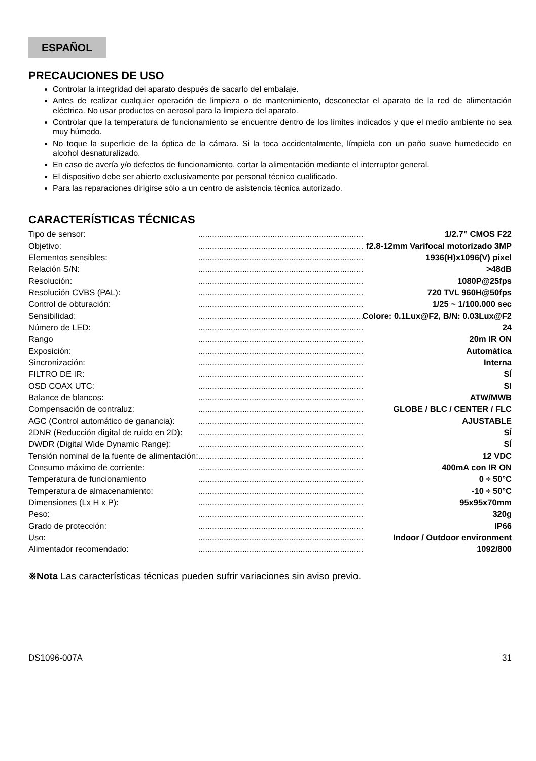ESPAÑOL
PRECAUCIONES DE USO
Controlar la integridad del aparato después de sacarlo del embalaje.
Antes de realizar cualquier operación de limpieza o de mantenimiento, desconectar el aparato de la red de alimentación eléctrica. No usar productos en aerosol para la limpieza del aparato.
Controlar que la temperatura de funcionamiento se encuentre dentro de los límites indicados y que el medio ambiente no sea muy húmedo.
No toque la superficie de la óptica de la cámara. Si la toca accidentalmente, límpiela con un paño suave humedecido en alcohol desnaturalizado.
En caso de avería y/o defectos de funcionamiento, cortar la alimentación mediante el interruptor general.
El dispositivo debe ser abierto exclusivamente por personal técnico cualificado.
Para las reparaciones dirigirse sólo a un centro de asistencia técnica autorizado.
CARACTERÍSTICAS TÉCNICAS
| Tipo de sensor: | | 1/2.7” CMOS F22 |
| Objetivo: | | f2.8-12mm Varifocal motorizado 3MP |
| Elementos sensibles: | | 1936(H)x1096(V) pixel |
| Relación S/N: | | >48dB |
| Resolución: | | 1080P@25fps |
| Resolución CVBS (PAL): | | 720 TVL 960H@50fps |
| Control de obturación: | | 1/25 ~ 1/100.000 sec |
| Sensibilidad: | | Colore: 0.1Lux@F2, B/N: 0.03Lux@F2 |
| Número de LED: | | 24 |
| Rango | | 20m IR ON |
| Exposición: | | Automática |
| Sincronización: | | Interna |
| FILTRO DE IR: | | SÍ |
| OSD COAX UTC: | | SI |
| Balance de blancos: | | ATW/MWB |
| Compensación de contraluz: | | GLOBE / BLC / CENTER / FLC |
| AGC (Control automático de ganancia): | | AJUSTABLE |
| 2DNR (Reducción digital de ruido en 2D): | | SÍ |
| DWDR (Digital Wide Dynamic Range): | | SÍ |
| Tensión nominal de la fuente de alimentación: | | 12 VDC |
| Consumo máximo de corriente: | | 400mA con IR ON |
| Temperatura de funcionamiento | | 0 ÷ 50°C |
| Temperatura de almacenamiento: | | -10 ÷ 50°C |
| Dimensiones (Lx H x P): | | 95x95x70mm |
| Peso: | | 320g |
| Grado de protección: | | IP66 |
| Uso: | | Indoor / Outdoor environment |
| Alimentador recomendado: | | 1092/800 |
※Nota Las características técnicas pueden sufrir variaciones sin aviso previo.
DS1096-007A 31